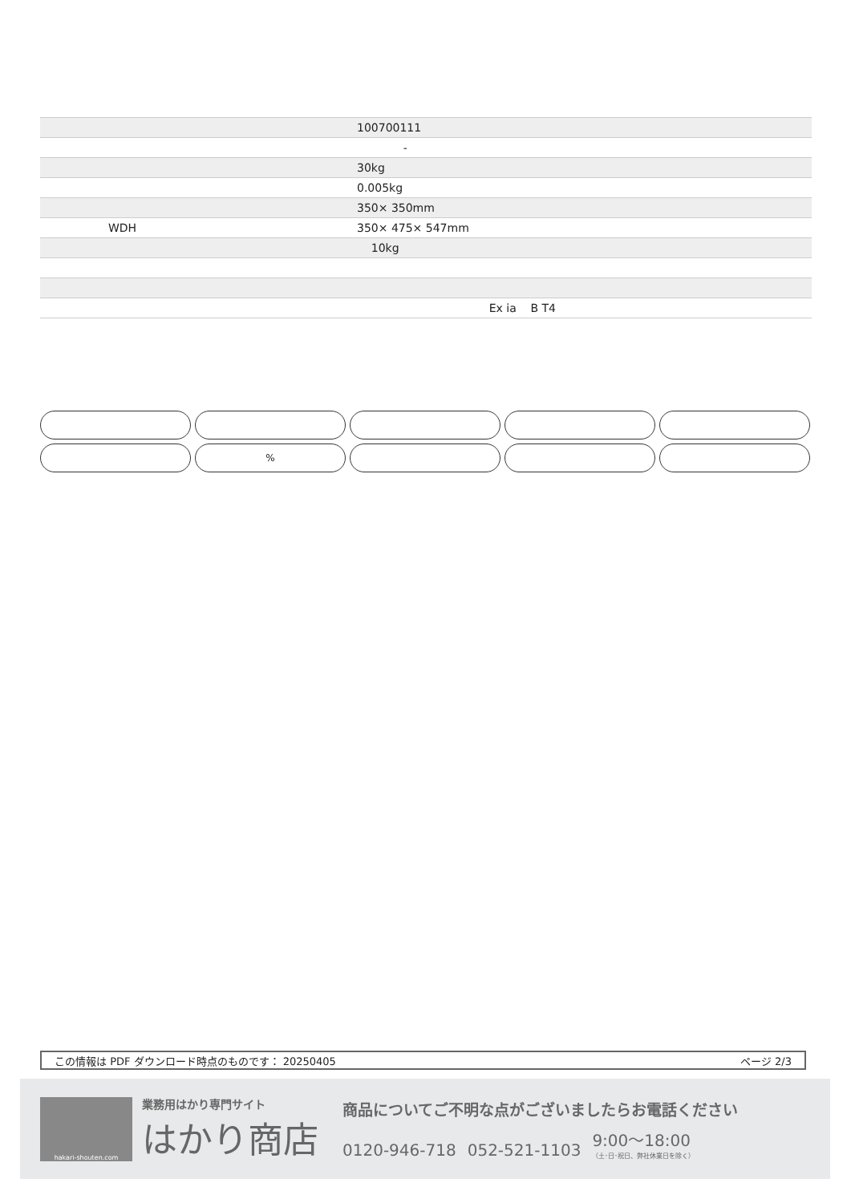| | 100700111 |
| | - |
| | 30kg |
| | 0.005kg |
| | 350× 350mm |
| WDH | 350× 475× 547mm |
| | 10kg |
| | Ex ia B T4 |
%
この情報は PDF ダウンロード時点のものです： 20250405 ページ 2/3
hakari-shouten.com
業務用はかり専門サイト
はかり商店
商品についてご不明な点がございましたらお電話ください
0120-946-718 052-521-1103 9:00〜18:00
（土･日･祝日、弊社休業日を除く）